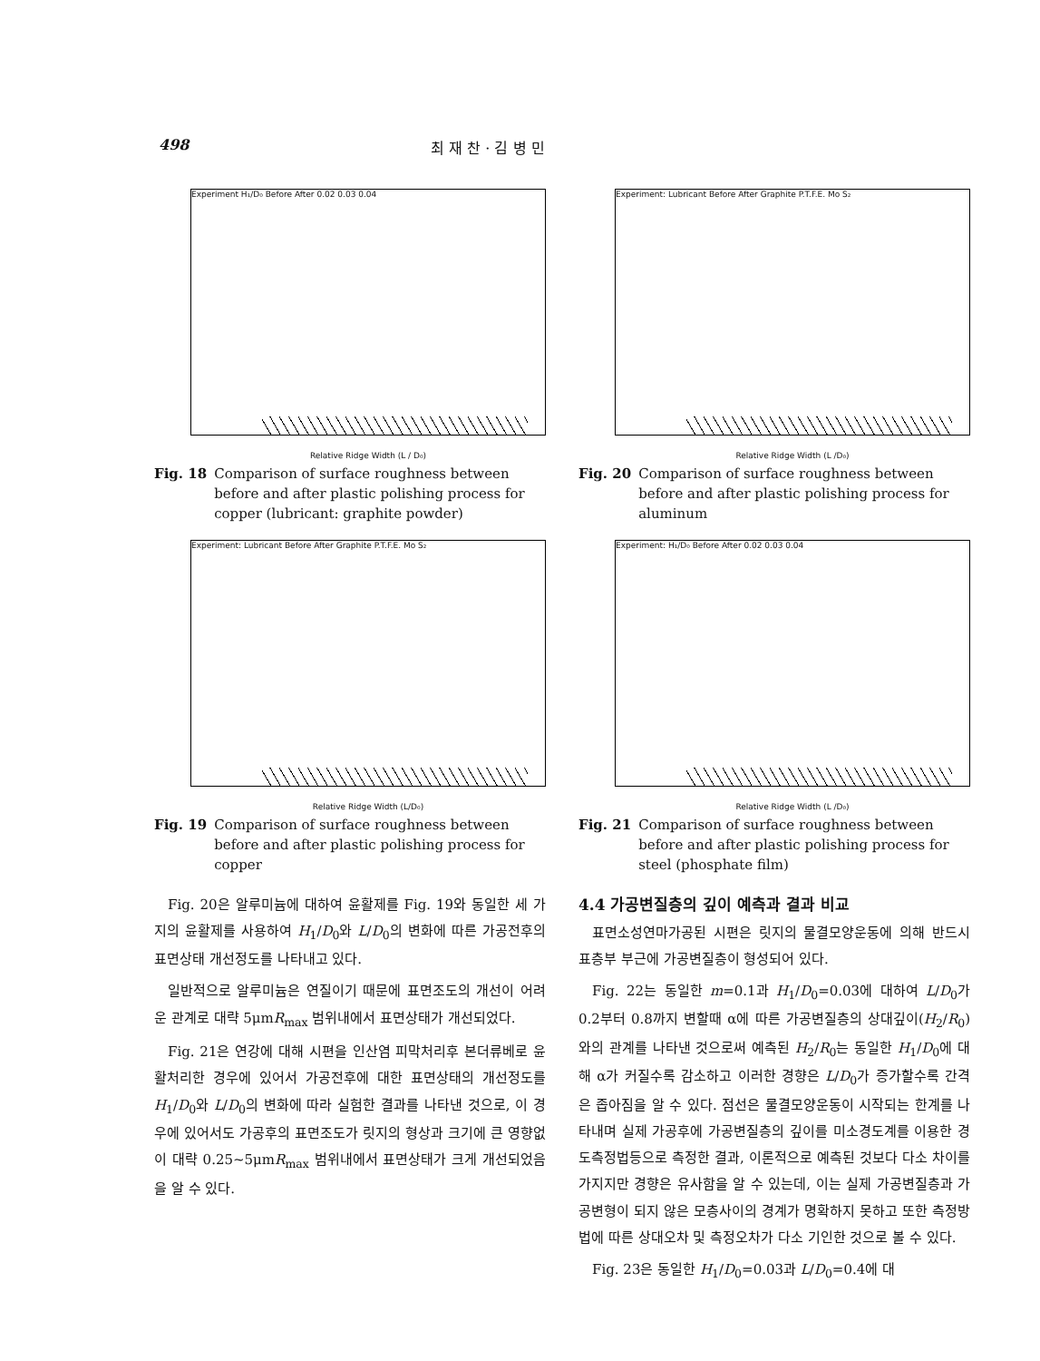498 최 재 찬 · 김 병 민
Experiment H₁/D₀ Before After 0.02 0.03 0.04
Relative Ridge Width (L / D₀)
Fig. 18 Comparison of surface roughness between before and after plastic polishing process for copper (lubricant: graphite powder)
Experiment: Lubricant Before After Graphite P.T.F.E. Mo S₂
Relative Ridge Width (L/D₀)
Fig. 19 Comparison of surface roughness between before and after plastic polishing process for copper
Fig. 20은 알루미늄에 대하여 윤활제를 Fig. 19와 동일한 세 가지의 윤활제를 사용하여 H<sub>1</sub>/D<sub>0</sub>와 L/D<sub>0</sub>의 변화에 따른 가공전후의 표면상태 개선정도를 나타내고 있다.
일반적으로 알루미늄은 연질이기 때문에 표면조도의 개선이 어려운 관계로 대략 5μmR<sub>max</sub> 범위내에서 표면상태가 개선되었다.
Fig. 21은 연강에 대해 시편을 인산염 피막처리후 본더류베로 윤활처리한 경우에 있어서 가공전후에 대한 표면상태의 개선정도를 H<sub>1</sub>/D<sub>0</sub>와 L/D<sub>0</sub>의 변화에 따라 실험한 결과를 나타낸 것으로, 이 경우에 있어서도 가공후의 표면조도가 릿지의 형상과 크기에 큰 영향없이 대략 0.25~5μmR<sub>max</sub> 범위내에서 표면상태가 크게 개선되었음을 알 수 있다.
Experiment: Lubricant Before After Graphite P.T.F.E. Mo S₂
Relative Ridge Width (L /D₀)
Fig. 20 Comparison of surface roughness between before and after plastic polishing process for aluminum
Experiment: H₁/D₀ Before After 0.02 0.03 0.04
Relative Ridge Width (L /D₀)
Fig. 21 Comparison of surface roughness between before and after plastic polishing process for steel (phosphate film)
4.4 가공변질층의 깊이 예측과 결과 비교
표면소성연마가공된 시편은 릿지의 물결모양운동에 의해 반드시 표층부 부근에 가공변질층이 형성되어 있다.
Fig. 22는 동일한 m=0.1과 H<sub>1</sub>/D<sub>0</sub>=0.03에 대하여 L/D<sub>0</sub>가 0.2부터 0.8까지 변할때 α에 따른 가공변질층의 상대깊이(H<sub>2</sub>/R<sub>0</sub>)와의 관계를 나타낸 것으로써 예측된 H<sub>2</sub>/R<sub>0</sub>는 동일한 H<sub>1</sub>/D<sub>0</sub>에 대해 α가 커질수록 감소하고 이러한 경향은 L/D<sub>0</sub>가 증가할수록 간격은 좁아짐을 알 수 있다. 점선은 물결모양운동이 시작되는 한계를 나타내며 실제 가공후에 가공변질층의 깊이를 미소경도계를 이용한 경도측정법등으로 측정한 결과, 이론적으로 예측된 것보다 다소 차이를 가지지만 경향은 유사함을 알 수 있는데, 이는 실제 가공변질층과 가공변형이 되지 않은 모층사이의 경계가 명확하지 못하고 또한 측정방법에 따른 상대오차 및 측정오차가 다소 기인한 것으로 볼 수 있다.
Fig. 23은 동일한 H<sub>1</sub>/D<sub>0</sub>=0.03과 L/D<sub>0</sub>=0.4에 대